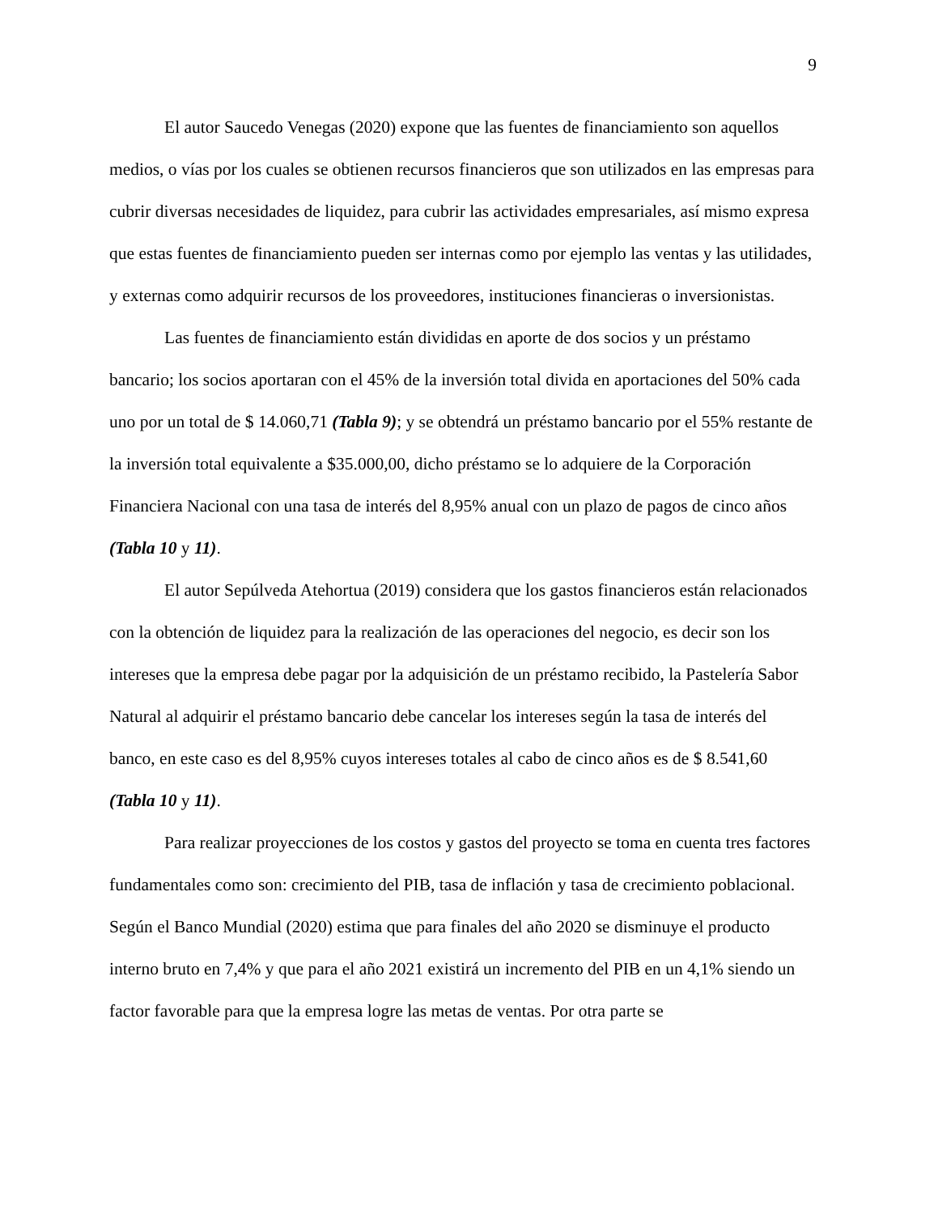9
El autor Saucedo Venegas (2020) expone que las fuentes de financiamiento son aquellos medios, o vías por los cuales se obtienen recursos financieros que son utilizados en las empresas para cubrir diversas necesidades de liquidez, para cubrir las actividades empresariales, así mismo expresa que estas fuentes de financiamiento pueden ser internas como por ejemplo las ventas y las utilidades, y externas como adquirir recursos de los proveedores, instituciones financieras o inversionistas.
Las fuentes de financiamiento están divididas en aporte de dos socios y un préstamo bancario; los socios aportaran con el 45% de la inversión total divida en aportaciones del 50% cada uno por un total de $ 14.060,71 (Tabla 9); y se obtendrá un préstamo bancario por el 55% restante de la inversión total equivalente a $35.000,00, dicho préstamo se lo adquiere de la Corporación Financiera Nacional con una tasa de interés del 8,95% anual con un plazo de pagos de cinco años (Tabla 10 y 11).
El autor Sepúlveda Atehortua (2019) considera que los gastos financieros están relacionados con la obtención de liquidez para la realización de las operaciones del negocio, es decir son los intereses que la empresa debe pagar por la adquisición de un préstamo recibido, la Pastelería Sabor Natural al adquirir el préstamo bancario debe cancelar los intereses según la tasa de interés del banco, en este caso es del 8,95% cuyos intereses totales al cabo de cinco años es de $ 8.541,60 (Tabla 10 y 11).
Para realizar proyecciones de los costos y gastos del proyecto se toma en cuenta tres factores fundamentales como son: crecimiento del PIB, tasa de inflación y tasa de crecimiento poblacional. Según el Banco Mundial (2020) estima que para finales del año 2020 se disminuye el producto interno bruto en 7,4% y que para el año 2021 existirá un incremento del PIB en un 4,1% siendo un factor favorable para que la empresa logre las metas de ventas. Por otra parte se